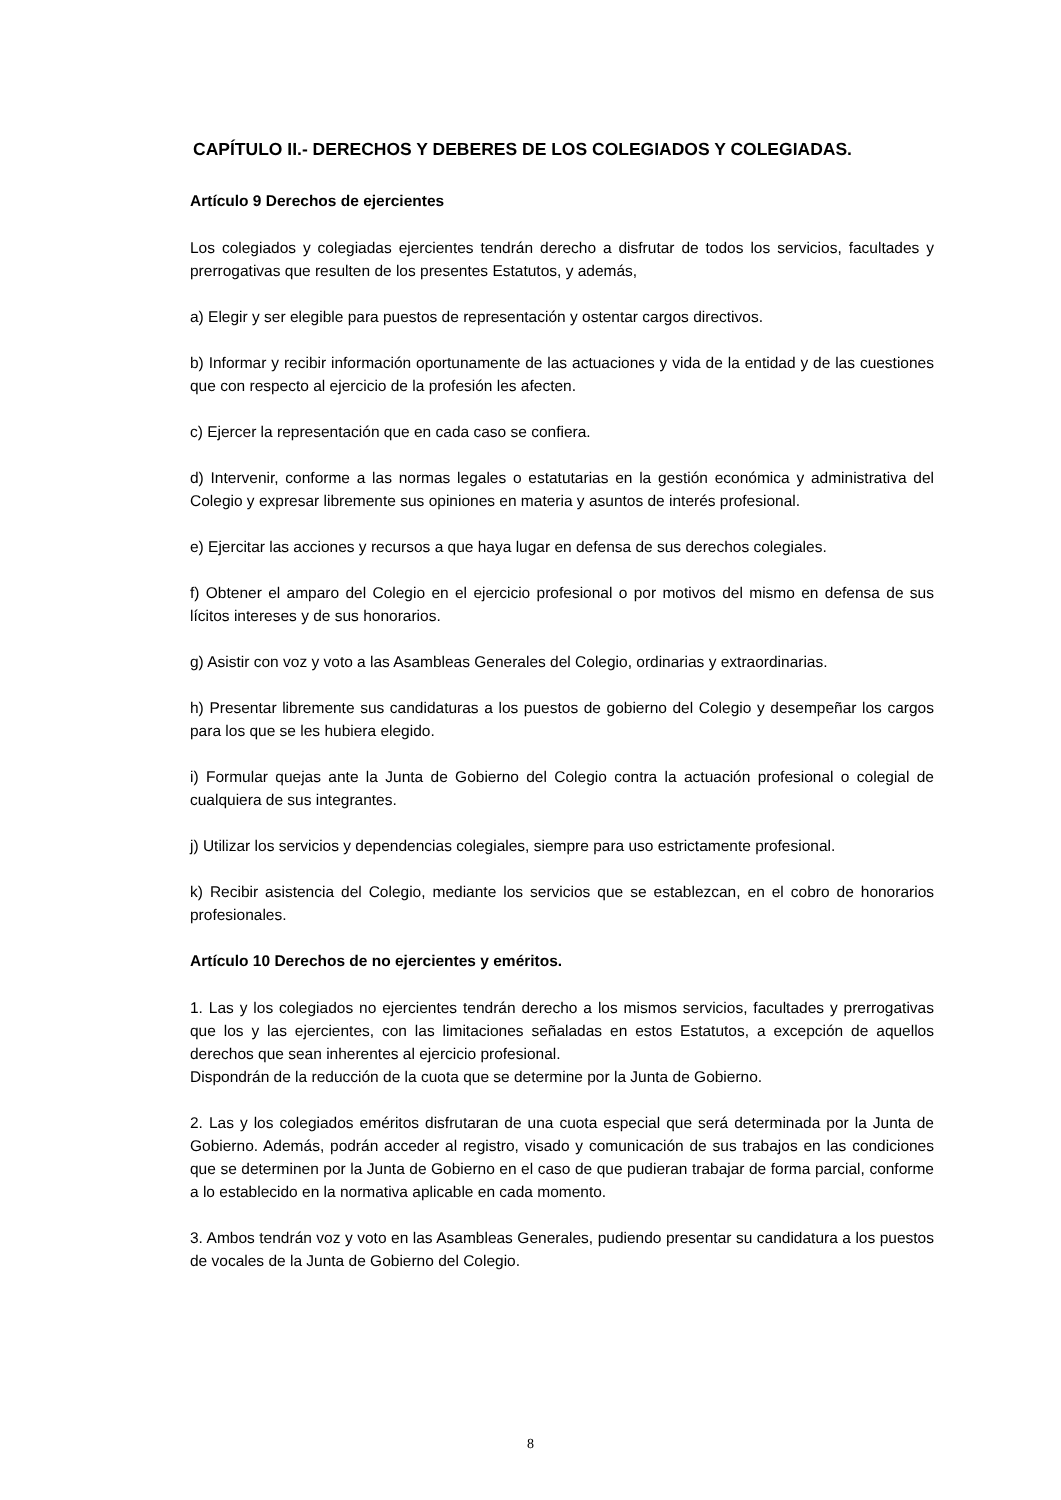CAPÍTULO II.- DERECHOS Y DEBERES DE LOS COLEGIADOS Y COLEGIADAS.
Artículo 9 Derechos de ejercientes
Los colegiados y colegiadas ejercientes tendrán derecho a disfrutar de todos los servicios, facultades y prerrogativas que resulten de los presentes Estatutos, y además,
a) Elegir y ser elegible para puestos de representación y ostentar cargos directivos.
b) Informar y recibir información oportunamente de las actuaciones y vida de la entidad y de las cuestiones que con respecto al ejercicio de la profesión les afecten.
c) Ejercer la representación que en cada caso se confiera.
d) Intervenir, conforme a las normas legales o estatutarias en la gestión económica y administrativa del Colegio y expresar libremente sus opiniones en materia y asuntos de interés profesional.
e) Ejercitar las acciones y recursos a que haya lugar en defensa de sus derechos colegiales.
f) Obtener el amparo del Colegio en el ejercicio profesional o por motivos del mismo en defensa de sus lícitos intereses y de sus honorarios.
g) Asistir con voz y voto a las Asambleas Generales del Colegio, ordinarias y extraordinarias.
h) Presentar libremente sus candidaturas a los puestos de gobierno del Colegio y desempeñar los cargos para los que se les hubiera elegido.
i) Formular quejas ante la Junta de Gobierno del Colegio contra la actuación profesional o colegial de cualquiera de sus integrantes.
j) Utilizar los servicios y dependencias colegiales, siempre para uso estrictamente profesional.
k) Recibir asistencia del Colegio, mediante los servicios que se establezcan, en el cobro de honorarios profesionales.
Artículo 10 Derechos de no ejercientes y eméritos.
1. Las y los colegiados no ejercientes tendrán derecho a los mismos servicios, facultades y prerrogativas que los y las ejercientes, con las limitaciones señaladas en estos Estatutos, a excepción de aquellos derechos que sean inherentes al ejercicio profesional.
Dispondrán de la reducción de la cuota que se determine por la Junta de Gobierno.
2. Las y los colegiados eméritos disfrutaran de una cuota especial que será determinada por la Junta de Gobierno. Además, podrán acceder al registro, visado y comunicación de sus trabajos en las condiciones que se determinen por la Junta de Gobierno en el caso de que pudieran trabajar de forma parcial, conforme a lo establecido en la normativa aplicable en cada momento.
3. Ambos tendrán voz y voto en las Asambleas Generales, pudiendo presentar su candidatura a los puestos de vocales de la Junta de Gobierno del Colegio.
8